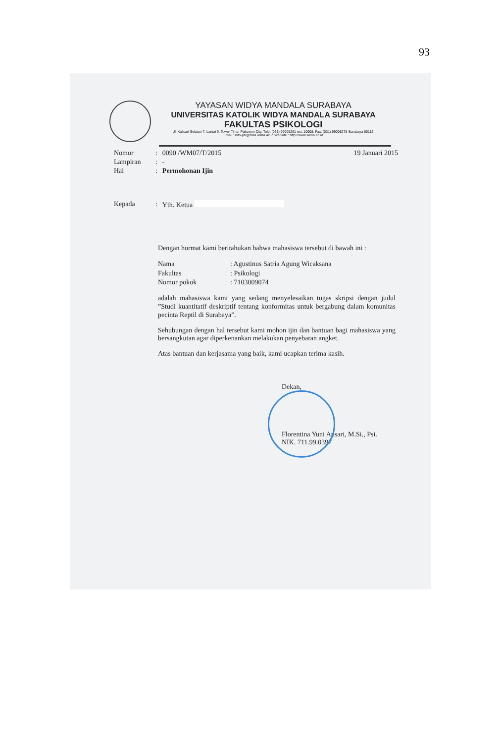93
YAYASAN WIDYA MANDALA SURABAYA
UNIVERSITAS KATOLIK WIDYA MANDALA SURABAYA
FAKULTAS PSIKOLOGI
Jl. Kalisari Selatan 7, Lantai 9, Tower Timur Pakuwon City, Telp. (031) 99005291 ext. 10908, Fax. (031) 99005278 Surabaya 60112
Email : info-psi@mail.wima.ac.id Website : http://www.wima.ac.id
| Nomor | : | 0090 /WM07/T/2015 | 19 Januari 2015 |
| Lampiran | : | - | |
| Hal | : | Permohonan Ijin | |
| Kepada | : | Yth. Ketua | |
Dengan hormat kami beritahukan bahwa mahasiswa tersebut di bawah ini :
| Nama | : Agustinus Satria Agung Wicaksana |
| Fakultas | : Psikologi |
| Nomor pokok | : 7103009074 |
adalah mahasiswa kami yang sedang menyelesaikan tugas skripsi dengan judul ”Studi kuantitatif deskriptif tentang konformitas untuk bergabung dalam komunitas pecinta Reptil di Surabaya”.
Sehubungan dengan hal tersebut kami mohon ijin dan bantuan bagi mahasiswa yang bersangkutan agar diperkenankan melakukan penyebaran angket.
Atas bantuan dan kerjasama yang baik, kami ucapkan terima kasih.
Dekan,
Florentina Yuni Apsari, M.Si., Psi.
NIK. 711.99.0397